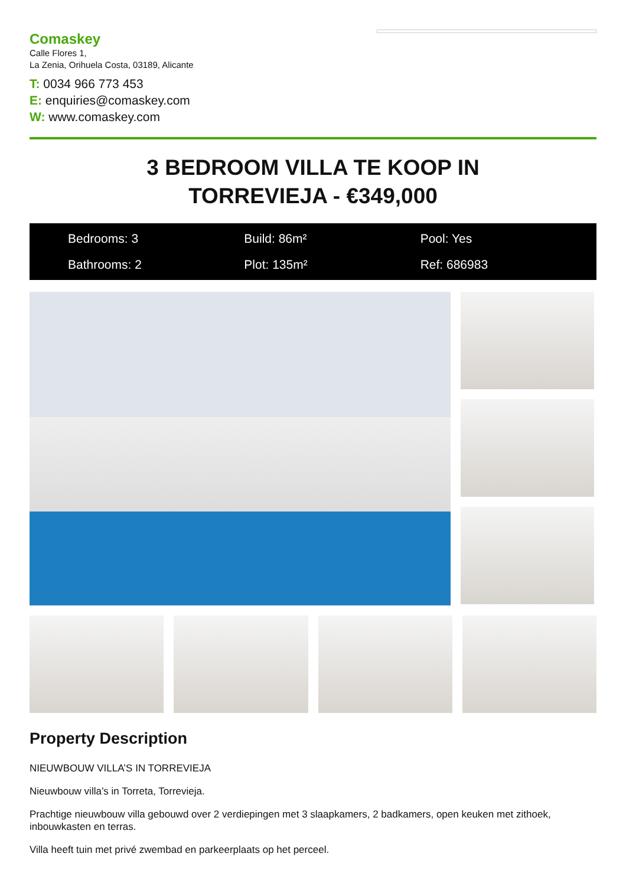Comaskey
Calle Flores 1,
La Zenia, Orihuela Costa, 03189, Alicante
T: 0034 966 773 453
E: enquiries@comaskey.com
W: www.comaskey.com
3 BEDROOM VILLA TE KOOP IN
TORREVIEJA - €349,000
Bedrooms: 3
Build: 86m²
Pool: Yes
Bathrooms: 2
Plot: 135m²
Ref: 686983
Property Description
NIEUWBOUW VILLA’S IN TORREVIEJA
Nieuwbouw villa’s in Torreta, Torrevieja.
Prachtige nieuwbouw villa gebouwd over 2 verdiepingen met 3 slaapkamers, 2 badkamers, open keuken met zithoek, inbouwkasten en terras.
Villa heeft tuin met privé zwembad en parkeerplaats op het perceel.